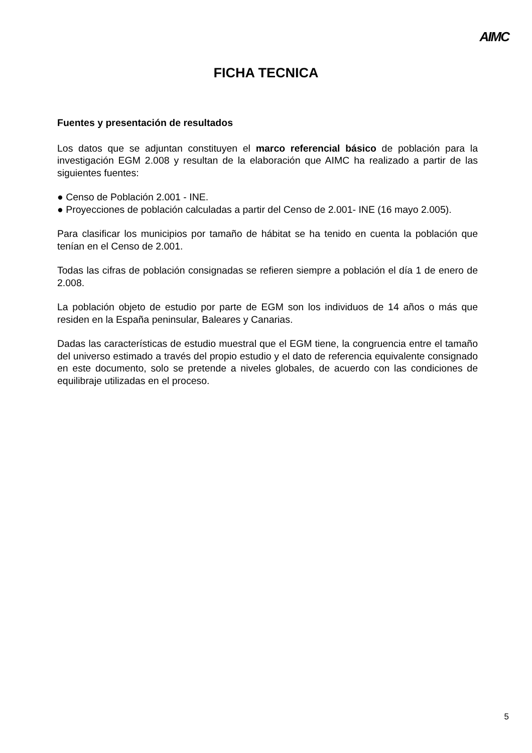AIMC
FICHA TECNICA
Fuentes y presentación de resultados
Los datos que se adjuntan constituyen el marco referencial básico de población para la investigación EGM 2.008 y resultan de la elaboración que AIMC ha realizado a partir de las siguientes fuentes:
● Censo de Población 2.001 - INE.
● Proyecciones de población calculadas a partir del Censo de 2.001- INE (16 mayo 2.005).
Para clasificar los municipios por tamaño de hábitat se ha tenido en cuenta la población que tenían en el Censo de 2.001.
Todas las cifras de población consignadas se refieren siempre a población el día 1 de enero de 2.008.
La población objeto de estudio por parte de EGM son los individuos de 14 años o más que residen en la España peninsular, Baleares y Canarias.
Dadas las características de estudio muestral que el EGM tiene, la congruencia entre el tamaño del universo estimado a través del propio estudio y el dato de referencia equivalente consignado en este documento, solo se pretende a niveles globales, de acuerdo con las condiciones de equilibraje utilizadas en el proceso.
5